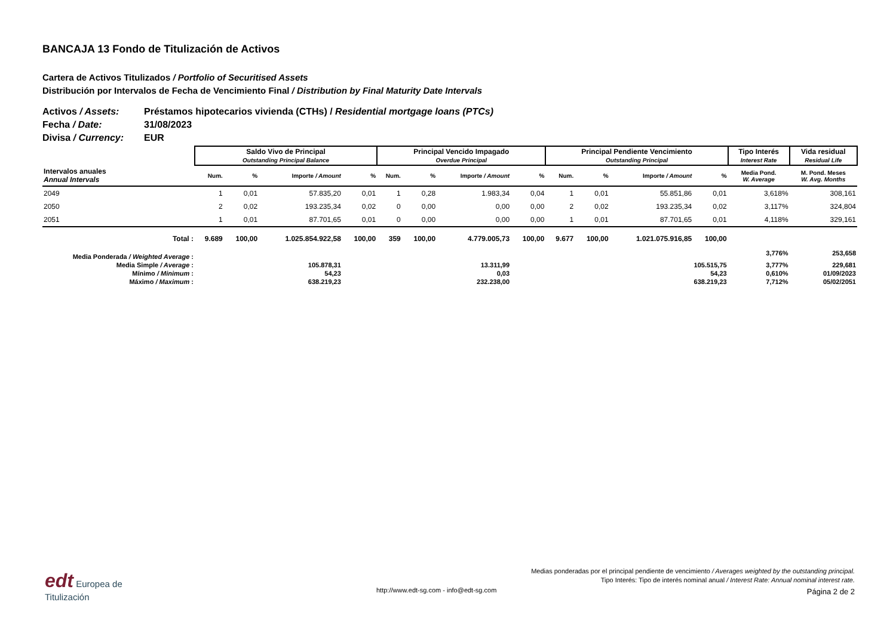BANCAJA 13 Fondo de Titulización de Activos
Cartera de Activos Titulizados / Portfolio of Securitised Assets
Distribución por Intervalos de Fecha de Vencimiento Final / Distribution by Final Maturity Date Intervals
Activos / Assets: Préstamos hipotecarios vivienda (CTHs) / Residential mortgage loans (PTCs)
Fecha / Date: 31/08/2023
Divisa / Currency: EUR
| | Saldo Vivo de Principal Outstanding Principal Balance | | | | Principal Vencido Impagado Overdue Principal | | | | Principal Pendiente Vencimiento Outstanding Principal | | | | Tipo Interés Interest Rate | Vida residual Residual Life |
| --- | --- | --- | --- | --- | --- | --- | --- | --- | --- | --- | --- | --- | --- | --- |
| Intervalos anuales Annual Intervals | Num. | % | Importe / Amount | % | Num. | % | Importe / Amount | % | Num. | % | Importe / Amount | % | Media Pond. W. Average | M. Pond. Meses W. Avg. Months |
| 2049 | 1 | 0,01 | 57.835,20 | 0,01 | 1 | 0,28 | 1.983,34 | 0,04 | 1 | 0,01 | 55.851,86 | 0,01 | 3,618% | 308,161 |
| 2050 | 2 | 0,02 | 193.235,34 | 0,02 | 0 | 0,00 | 0,00 | 0,00 | 2 | 0,02 | 193.235,34 | 0,02 | 3,117% | 324,804 |
| 2051 | 1 | 0,01 | 87.701,65 | 0,01 | 0 | 0,00 | 0,00 | 0,00 | 1 | 0,01 | 87.701,65 | 0,01 | 4,118% | 329,161 |
| Total : | 9.689 | 100,00 | 1.025.854.922,58 | 100,00 | 359 | 100,00 | 4.779.005,73 | 100,00 | 9.677 | 100,00 | 1.021.075.916,85 | 100,00 | | |
| Media Ponderada / Weighted Average : | | | | | | | | | | | | | 3,776% | 253,658 |
| Media Simple / Average : | 105.878,31 | | | 13.311,99 | | | | 105.515,75 | | | | | 3,777% | 229,681 |
| Mínimo / Minimum : | 54,23 | | | 0,03 | | | | 54,23 | | | | | 0,610% | 01/09/2023 |
| Máximo / Maximum : | 638.219,23 | | | 232.238,00 | | | | 638.219,23 | | | | | 7,712% | 05/02/2051 |
edt Europea de
Titulización
http://www.edt-sg.com - info@edt-sg.com
Medias ponderadas por el principal pendiente de vencimiento / Averages weighted by the outstanding principal.
Tipo Interés: Tipo de interés nominal anual / Interest Rate: Annual nominal interest rate.
Página 2 de 2